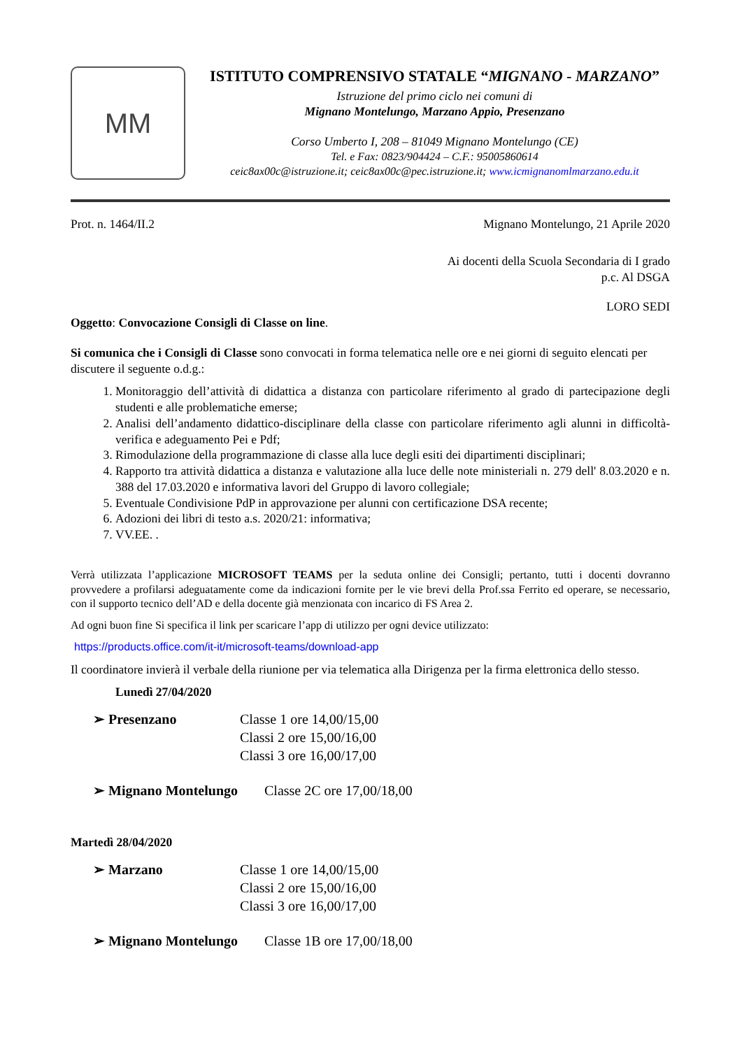MM
ISTITUTO COMPRENSIVO STATALE “MIGNANO - MARZANO”
Istruzione del primo ciclo nei comuni di
Mignano Montelungo, Marzano Appio, Presenzano
Corso Umberto I, 208 – 81049 Mignano Montelungo (CE)
Tel. e Fax: 0823/904424 – C.F.: 95005860614
ceic8ax00c@istruzione.it; ceic8ax00c@pec.istruzione.it; www.icmignanomlmarzano.edu.it
Prot. n. 1464/II.2 Mignano Montelungo, 21 Aprile 2020
Ai docenti della Scuola Secondaria di I grado
p.c. Al DSGA
LORO SEDI
Oggetto: Convocazione Consigli di Classe on line.
Si comunica che i Consigli di Classe sono convocati in forma telematica nelle ore e nei giorni di seguito elencati per discutere il seguente o.d.g.:
1. Monitoraggio dell’attività di didattica a distanza con particolare riferimento al grado di partecipazione degli studenti e alle problematiche emerse;
2. Analisi dell’andamento didattico-disciplinare della classe con particolare riferimento agli alunni in difficoltà-verifica e adeguamento Pei e Pdf;
3. Rimodulazione della programmazione di classe alla luce degli esiti dei dipartimenti disciplinari;
4. Rapporto tra attività didattica a distanza e valutazione alla luce delle note ministeriali n. 279 dell' 8.03.2020 e n. 388 del 17.03.2020 e informativa lavori del Gruppo di lavoro collegiale;
5. Eventuale Condivisione PdP in approvazione per alunni con certificazione DSA recente;
6. Adozioni dei libri di testo a.s. 2020/21: informativa;
7. VV.EE. .
Verrà utilizzata l’applicazione MICROSOFT TEAMS per la seduta online dei Consigli; pertanto, tutti i docenti dovranno provvedere a profilarsi adeguatamente come da indicazioni fornite per le vie brevi della Prof.ssa Ferrito ed operare, se necessario, con il supporto tecnico dell’AD e della docente già menzionata con incarico di FS Area 2.
Ad ogni buon fine Si specifica il link per scaricare l’app di utilizzo per ogni device utilizzato:
https://products.office.com/it-it/microsoft-teams/download-app
Il coordinatore invierà il verbale della riunione per via telematica alla Dirigenza per la firma elettronica dello stesso.
Lunedì 27/04/2020
➢ Presenzano Classe 1 ore 14,00/15,00
Classi 2 ore 15,00/16,00
Classi 3 ore 16,00/17,00
➢ Mignano Montelungo Classe 2C ore 17,00/18,00
Martedì 28/04/2020
➢ Marzano Classe 1 ore 14,00/15,00
Classi 2 ore 15,00/16,00
Classi 3 ore 16,00/17,00
➢ Mignano Montelungo Classe 1B ore 17,00/18,00